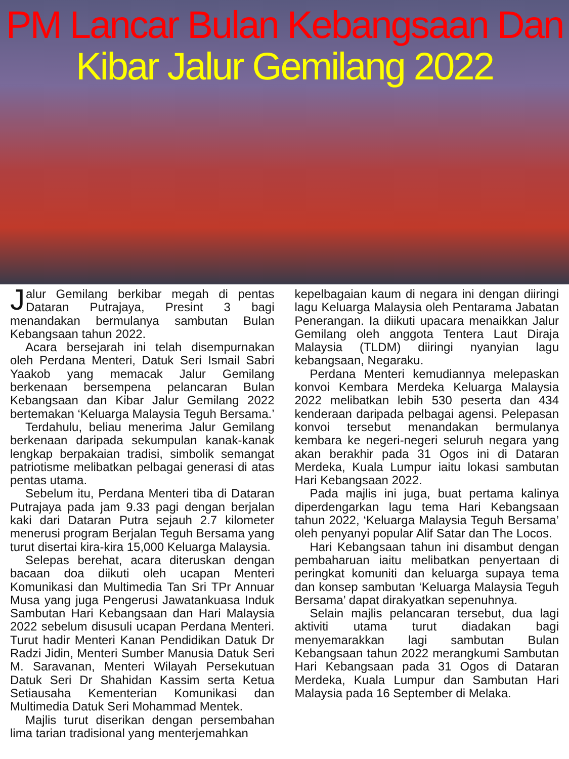PM Lancar Bulan Kebangsaan Dan
Kibar Jalur Gemilang 2022
Jalur Gemilang berkibar megah di pentas Dataran Putrajaya, Presint 3 bagi menandakan bermulanya sambutan Bulan Kebangsaan tahun 2022.
Acara bersejarah ini telah disempurnakan oleh Perdana Menteri, Datuk Seri Ismail Sabri Yaakob yang memacak Jalur Gemilang berkenaan bersempena pelancaran Bulan Kebangsaan dan Kibar Jalur Gemilang 2022 bertemakan ‘Keluarga Malaysia Teguh Bersama.’
Terdahulu, beliau menerima Jalur Gemilang berkenaan daripada sekumpulan kanak-kanak lengkap berpakaian tradisi, simbolik semangat patriotisme melibatkan pelbagai generasi di atas pentas utama.
Sebelum itu, Perdana Menteri tiba di Dataran Putrajaya pada jam 9.33 pagi dengan berjalan kaki dari Dataran Putra sejauh 2.7 kilometer menerusi program Berjalan Teguh Bersama yang turut disertai kira-kira 15,000 Keluarga Malaysia.
Selepas berehat, acara diteruskan dengan bacaan doa diikuti oleh ucapan Menteri Komunikasi dan Multimedia Tan Sri TPr Annuar Musa yang juga Pengerusi Jawatankuasa Induk Sambutan Hari Kebangsaan dan Hari Malaysia 2022 sebelum disusuli ucapan Perdana Menteri. Turut hadir Menteri Kanan Pendidikan Datuk Dr Radzi Jidin, Menteri Sumber Manusia Datuk Seri M. Saravanan, Menteri Wilayah Persekutuan Datuk Seri Dr Shahidan Kassim serta Ketua Setiausaha Kementerian Komunikasi dan Multimedia Datuk Seri Mohammad Mentek.
Majlis turut diserikan dengan persembahan lima tarian tradisional yang menterjemahkan
kepelbagaian kaum di negara ini dengan diiringi lagu Keluarga Malaysia oleh Pentarama Jabatan Penerangan. Ia diikuti upacara menaikkan Jalur Gemilang oleh anggota Tentera Laut Diraja Malaysia (TLDM) diiringi nyanyian lagu kebangsaan, Negaraku.
Perdana Menteri kemudiannya melepaskan konvoi Kembara Merdeka Keluarga Malaysia 2022 melibatkan lebih 530 peserta dan 434 kenderaan daripada pelbagai agensi. Pelepasan konvoi tersebut menandakan bermulanya kembara ke negeri-negeri seluruh negara yang akan berakhir pada 31 Ogos ini di Dataran Merdeka, Kuala Lumpur iaitu lokasi sambutan Hari Kebangsaan 2022.
Pada majlis ini juga, buat pertama kalinya diperdengarkan lagu tema Hari Kebangsaan tahun 2022, ‘Keluarga Malaysia Teguh Bersama’ oleh penyanyi popular Alif Satar dan The Locos.
Hari Kebangsaan tahun ini disambut dengan pembaharuan iaitu melibatkan penyertaan di peringkat komuniti dan keluarga supaya tema dan konsep sambutan ‘Keluarga Malaysia Teguh Bersama’ dapat dirakyatkan sepenuhnya.
Selain majlis pelancaran tersebut, dua lagi aktiviti utama turut diadakan bagi menyemarakkan lagi sambutan Bulan Kebangsaan tahun 2022 merangkumi Sambutan Hari Kebangsaan pada 31 Ogos di Dataran Merdeka, Kuala Lumpur dan Sambutan Hari Malaysia pada 16 September di Melaka.